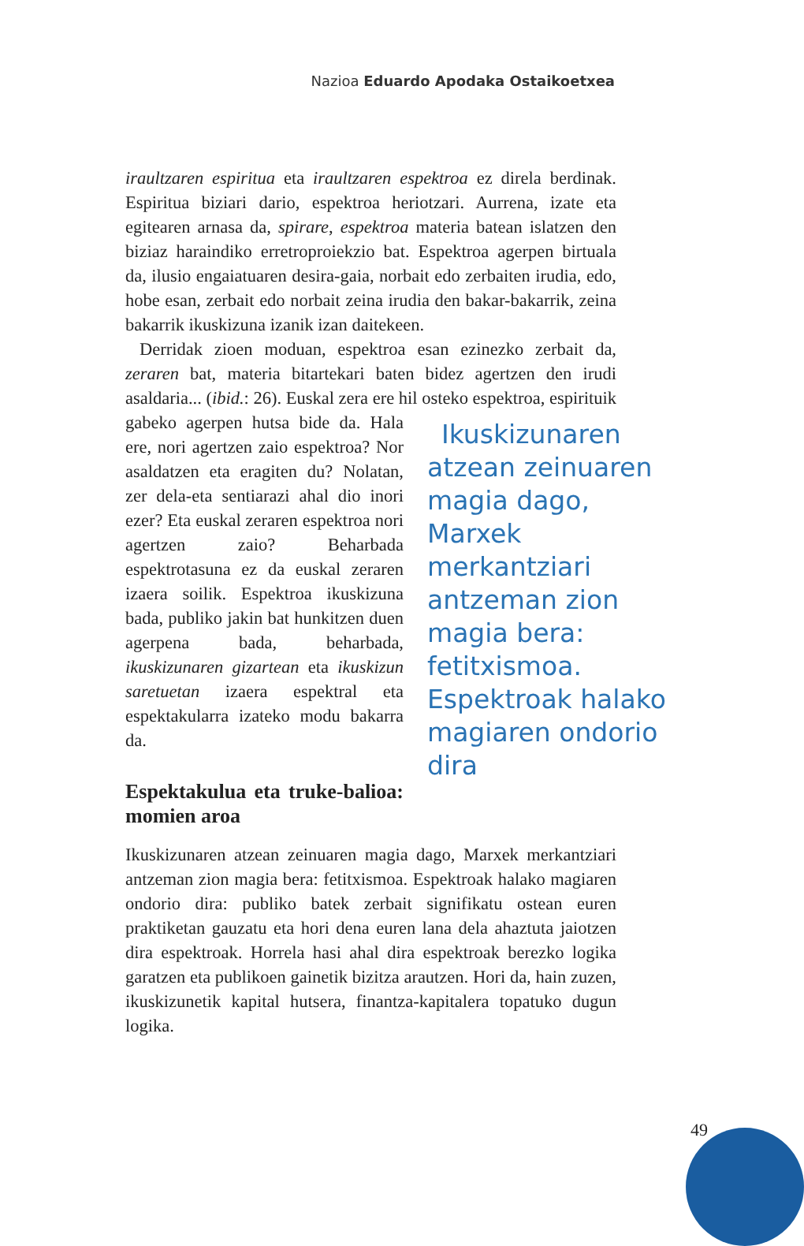Nazioa Eduardo Apodaka Ostaikoetxea
iraultzaren espiritua eta iraultzaren espektroa ez direla berdinak. Espiritua biziari dario, espektroa heriotzari. Aurrena, izate eta egitearen arnasa da, spirare, espektroa materia batean islatzen den biziaz haraindiko erretroproiekzio bat. Espektroa agerpen birtuala da, ilusio engaiatuaren desira-gaia, norbait edo zerbaiten irudia, edo, hobe esan, zerbait edo norbait zeina irudia den bakar-bakarrik, zeina bakarrik ikuskizuna izanik izan daitekeen.
Derridak zioen moduan, espektroa esan ezinezko zerbait da, zeraren bat, materia bitartekari baten bidez agertzen den irudi asaldaria... (ibid.: 26). Euskal zera ere hil osteko espektroa, es Ikuskizunaren atzean zeinuaren magia dago, Marxek merkantziari antzeman zion magia bera: fetitxismoa. Espektroak halako magiaren ondorio dira pirituik gabeko agerpen hutsa bide da. Hala ere, nori agertzen zaio espektroa? Nor asaldatzen eta eragiten du? Nolatan, zer dela-eta sentiarazi ahal dio inori ezer? Eta euskal zeraren espektroa nori agertzen zaio? Beharbada espektrotasuna ez da euskal zeraren izaera soilik. Espektroa ikuskizuna bada, publiko jakin bat hunkitzen duen agerpena bada, beharbada, ikuskizunaren gizartean eta ikuskizun saretuetan izaera espektral eta espektakularra izateko modu bakarra da.
Espektakulua eta truke-balioa: momien aroa
Ikuskizunaren atzean zeinuaren magia dago, Marxek merkantziari antzeman zion magia bera: fetitxismoa. Espektroak halako magiaren ondorio dira: publiko batek zerbait signifikatu ostean euren praktiketan gauzatu eta hori dena euren lana dela ahaztuta jaiotzen dira espektroak. Horrela hasi ahal dira espektroak berezko logika garatzen eta publikoen gainetik bizitza arautzen. Hori da, hain zuzen, ikuskizunetik kapital hutsera, finantza-kapitalera topatuko dugun logika.
49